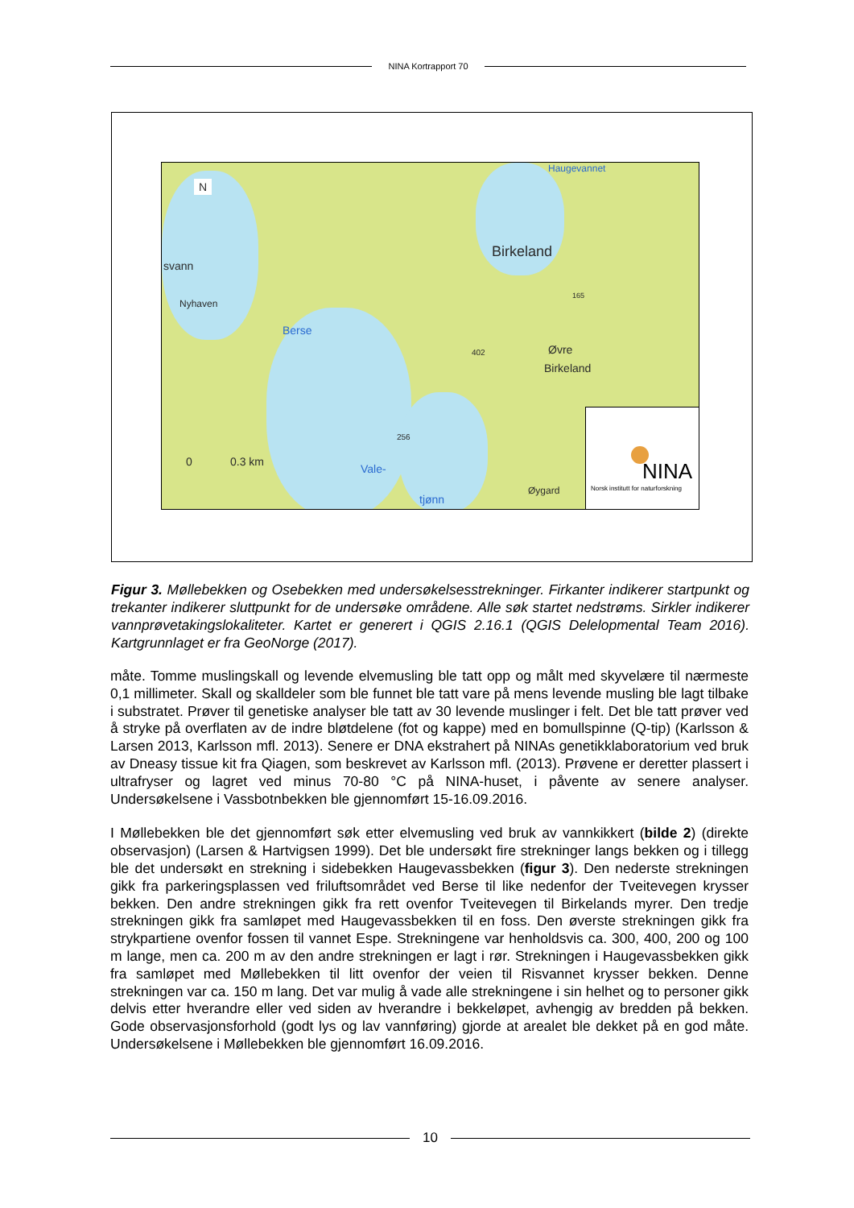NINA Kortrapport 70
N
svann
Nyhaven
Berse
Birkeland
Haugevannet
165
Øvre
Birkeland
402
256
Vale-
tjønn
Øygard
0 0.3 km
NINA
Norsk institutt for naturforskning
Figur 3. Møllebekken og Osebekken med undersøkelsesstrekninger. Firkanter indikerer startpunkt og trekanter indikerer sluttpunkt for de undersøke områdene. Alle søk startet nedstrøms. Sirkler indikerer vannprøvetakingslokaliteter. Kartet er generert i QGIS 2.16.1 (QGIS Delelopmental Team 2016). Kartgrunnlaget er fra GeoNorge (2017).
måte. Tomme muslingskall og levende elvemusling ble tatt opp og målt med skyvelære til nærmeste 0,1 millimeter. Skall og skalldeler som ble funnet ble tatt vare på mens levende musling ble lagt tilbake i substratet. Prøver til genetiske analyser ble tatt av 30 levende muslinger i felt. Det ble tatt prøver ved å stryke på overflaten av de indre bløtdelene (fot og kappe) med en bomullspinne (Q-tip) (Karlsson & Larsen 2013, Karlsson mfl. 2013). Senere er DNA ekstrahert på NINAs genetikklaboratorium ved bruk av Dneasy tissue kit fra Qiagen, som beskrevet av Karlsson mfl. (2013). Prøvene er deretter plassert i ultrafryser og lagret ved minus 70-80 °C på NINA-huset, i påvente av senere analyser. Undersøkelsene i Vassbotnbekken ble gjennomført 15-16.09.2016.
I Møllebekken ble det gjennomført søk etter elvemusling ved bruk av vannkikkert (bilde 2) (direkte observasjon) (Larsen & Hartvigsen 1999). Det ble undersøkt fire strekninger langs bekken og i tillegg ble det undersøkt en strekning i sidebekken Haugevassbekken (figur 3). Den nederste strekningen gikk fra parkeringsplassen ved friluftsområdet ved Berse til like nedenfor der Tveitevegen krysser bekken. Den andre strekningen gikk fra rett ovenfor Tveitevegen til Birkelands myrer. Den tredje strekningen gikk fra samløpet med Haugevassbekken til en foss. Den øverste strekningen gikk fra strykpartiene ovenfor fossen til vannet Espe. Strekningene var henholdsvis ca. 300, 400, 200 og 100 m lange, men ca. 200 m av den andre strekningen er lagt i rør. Strekningen i Haugevassbekken gikk fra samløpet med Møllebekken til litt ovenfor der veien til Risvannet krysser bekken. Denne strekningen var ca. 150 m lang. Det var mulig å vade alle strekningene i sin helhet og to personer gikk delvis etter hverandre eller ved siden av hverandre i bekkeløpet, avhengig av bredden på bekken. Gode observasjonsforhold (godt lys og lav vannføring) gjorde at arealet ble dekket på en god måte. Undersøkelsene i Møllebekken ble gjennomført 16.09.2016.
10